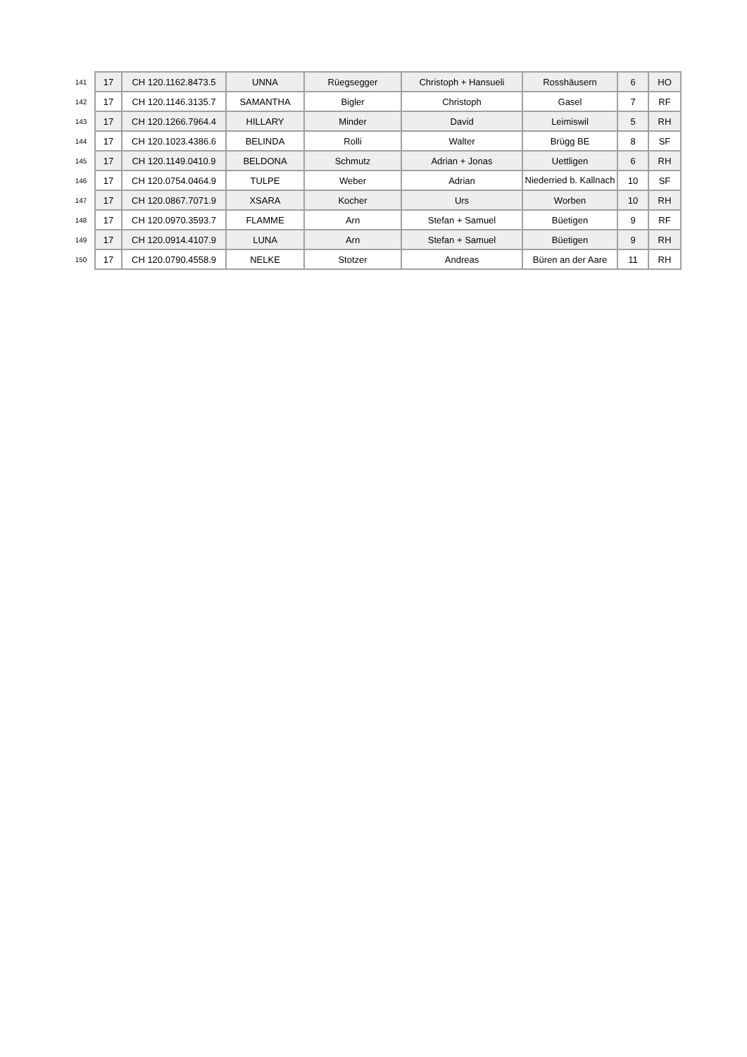| 141 | 17 | CH 120.1162.8473.5 | UNNA | Rüegsegger | Christoph + Hansueli | Rosshäusern | 6 | HO |
| 142 | 17 | CH 120.1146.3135.7 | SAMANTHA | Bigler | Christoph | Gasel | 7 | RF |
| 143 | 17 | CH 120.1266.7964.4 | HILLARY | Minder | David | Leimiswil | 5 | RH |
| 144 | 17 | CH 120.1023.4386.6 | BELINDA | Rolli | Walter | Brügg BE | 8 | SF |
| 145 | 17 | CH 120.1149.0410.9 | BELDONA | Schmutz | Adrian + Jonas | Uettligen | 6 | RH |
| 146 | 17 | CH 120.0754.0464.9 | TULPE | Weber | Adrian | Niederried b. Kallnach | 10 | SF |
| 147 | 17 | CH 120.0867.7071.9 | XSARA | Kocher | Urs | Worben | 10 | RH |
| 148 | 17 | CH 120.0970.3593.7 | FLAMME | Arn | Stefan + Samuel | Büetigen | 9 | RF |
| 149 | 17 | CH 120.0914.4107.9 | LUNA | Arn | Stefan + Samuel | Büetigen | 9 | RH |
| 150 | 17 | CH 120.0790.4558.9 | NELKE | Stotzer | Andreas | Büren an der Aare | 11 | RH |